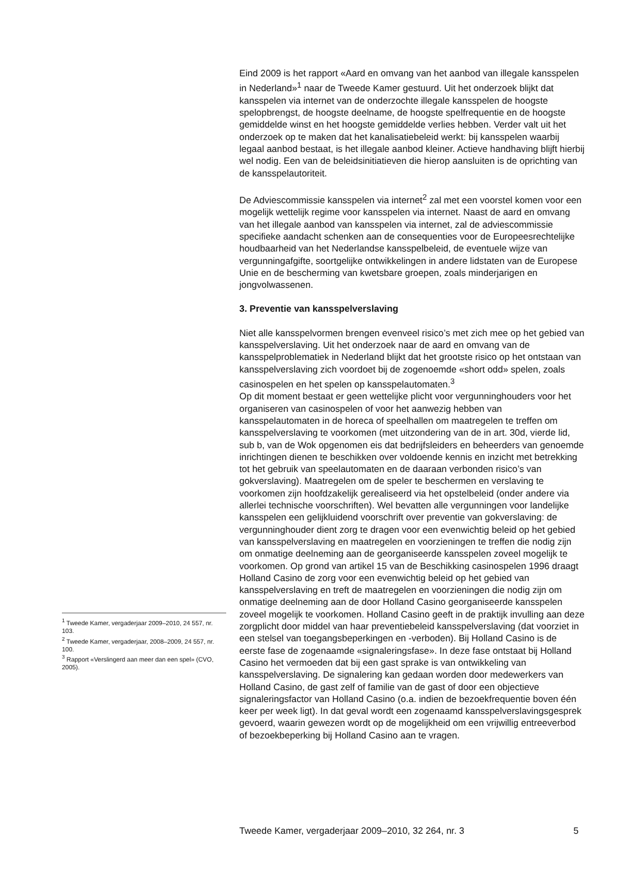Eind 2009 is het rapport «Aard en omvang van het aanbod van illegale kansspelen in Nederland»<sup>1</sup> naar de Tweede Kamer gestuurd. Uit het onderzoek blijkt dat kansspelen via internet van de onderzochte illegale kansspelen de hoogste spelopbrengst, de hoogste deelname, de hoogste spelfrequentie en de hoogste gemiddelde winst en het hoogste gemiddelde verlies hebben. Verder valt uit het onderzoek op te maken dat het kanalisatiebeleid werkt: bij kansspelen waarbij legaal aanbod bestaat, is het illegale aanbod kleiner. Actieve handhaving blijft hierbij wel nodig. Een van de beleidsinitiatieven die hierop aansluiten is de oprichting van de kansspelautoriteit.
De Adviescommissie kansspelen via internet<sup>2</sup> zal met een voorstel komen voor een mogelijk wettelijk regime voor kansspelen via internet. Naast de aard en omvang van het illegale aanbod van kansspelen via internet, zal de adviescommissie specifieke aandacht schenken aan de consequenties voor de Europeesrechtelijke houdbaarheid van het Nederlandse kansspelbeleid, de eventuele wijze van vergunningafgifte, soortgelijke ontwikkelingen in andere lidstaten van de Europese Unie en de bescherming van kwetsbare groepen, zoals minderjarigen en jongvolwassenen.
3. Preventie van kansspelverslaving
Niet alle kansspelvormen brengen evenveel risico’s met zich mee op het gebied van kansspelverslaving. Uit het onderzoek naar de aard en omvang van de kansspelproblematiek in Nederland blijkt dat het grootste risico op het ontstaan van kansspelverslaving zich voordoet bij de zogenoemde «short odd» spelen, zoals casinospelen en het spelen op kansspelautomaten.<sup>3</sup>
Op dit moment bestaat er geen wettelijke plicht voor vergunninghouders voor het organiseren van casinospelen of voor het aanwezig hebben van kansspelautomaten in de horeca of speelhallen om maatregelen te treffen om kansspelverslaving te voorkomen (met uitzondering van de in art. 30d, vierde lid, sub b, van de Wok opgenomen eis dat bedrijfsleiders en beheerders van genoemde inrichtingen dienen te beschikken over voldoende kennis en inzicht met betrekking tot het gebruik van speelautomaten en de daaraan verbonden risico’s van gokverslaving). Maatregelen om de speler te beschermen en verslaving te voorkomen zijn hoofdzakelijk gerealiseerd via het opstelbeleid (onder andere via allerlei technische voorschriften). Wel bevatten alle vergunningen voor landelijke kansspelen een gelijkluidend voorschrift over preventie van gokverslaving: de vergunninghouder dient zorg te dragen voor een evenwichtig beleid op het gebied van kansspelverslaving en maatregelen en voorzieningen te treffen die nodig zijn om onmatige deelneming aan de georganiseerde kansspelen zoveel mogelijk te voorkomen. Op grond van artikel 15 van de Beschikking casinospelen 1996 draagt Holland Casino de zorg voor een evenwichtig beleid op het gebied van kansspelverslaving en treft de maatregelen en voorzieningen die nodig zijn om onmatige deelneming aan de door Holland Casino georganiseerde kansspelen zoveel mogelijk te voorkomen. Holland Casino geeft in de praktijk invulling aan deze zorgplicht door middel van haar preventiebeleid kansspelverslaving (dat voorziet in een stelsel van toegangsbeperkingen en -verboden). Bij Holland Casino is de eerste fase de zogenaamde «signaleringsfase». In deze fase ontstaat bij Holland Casino het vermoeden dat bij een gast sprake is van ontwikkeling van kansspelverslaving. De signalering kan gedaan worden door medewerkers van Holland Casino, de gast zelf of familie van de gast of door een objectieve signaleringsfactor van Holland Casino (o.a. indien de bezoekfrequentie boven één keer per week ligt). In dat geval wordt een zogenaamd kansspelverslavingsgesprek gevoerd, waarin gewezen wordt op de mogelijkheid om een vrijwillig entreeverbod of bezoekbeperking bij Holland Casino aan te vragen.
<sup>1</sup> Tweede Kamer, vergaderjaar 2009–2010, 24 557, nr. 103.
<sup>2</sup> Tweede Kamer, vergaderjaar, 2008–2009, 24 557, nr. 100.
<sup>3</sup> Rapport «Verslingerd aan meer dan een spel» (CVO, 2005).
Tweede Kamer, vergaderjaar 2009–2010, 32 264, nr. 3 5